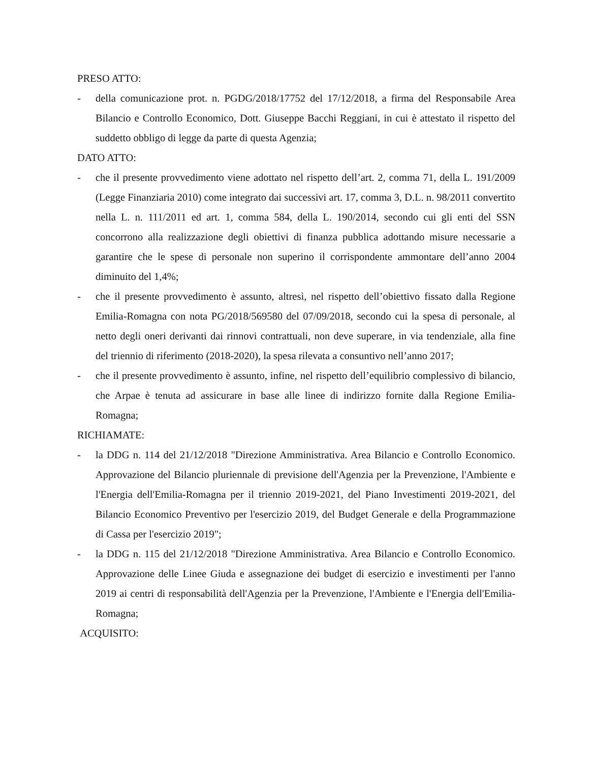PRESO ATTO:
- della comunicazione prot. n. PGDG/2018/17752 del 17/12/2018, a firma del Responsabile Area Bilancio e Controllo Economico, Dott. Giuseppe Bacchi Reggiani, in cui è attestato il rispetto del suddetto obbligo di legge da parte di questa Agenzia;
DATO ATTO:
- che il presente provvedimento viene adottato nel rispetto dell’art. 2, comma 71, della L. 191/2009 (Legge Finanziaria 2010) come integrato dai successivi art. 17, comma 3, D.L. n. 98/2011 convertito nella L. n. 111/2011 ed art. 1, comma 584, della L. 190/2014, secondo cui gli enti del SSN concorrono alla realizzazione degli obiettivi di finanza pubblica adottando misure necessarie a garantire che le spese di personale non superino il corrispondente ammontare dell’anno 2004 diminuito del 1,4%;
- che il presente provvedimento è assunto, altresì, nel rispetto dell’obiettivo fissato dalla Regione Emilia-Romagna con nota PG/2018/569580 del 07/09/2018, secondo cui la spesa di personale, al netto degli oneri derivanti dai rinnovi contrattuali, non deve superare, in via tendenziale, alla fine del triennio di riferimento (2018-2020), la spesa rilevata a consuntivo nell’anno 2017;
- che il presente provvedimento è assunto, infine, nel rispetto dell’equilibrio complessivo di bilancio, che Arpae è tenuta ad assicurare in base alle linee di indirizzo fornite dalla Regione Emilia-Romagna;
RICHIAMATE:
- la DDG n. 114 del 21/12/2018 "Direzione Amministrativa. Area Bilancio e Controllo Economico. Approvazione del Bilancio pluriennale di previsione dell'Agenzia per la Prevenzione, l'Ambiente e l'Energia dell'Emilia-Romagna per il triennio 2019-2021, del Piano Investimenti 2019-2021, del Bilancio Economico Preventivo per l'esercizio 2019, del Budget Generale e della Programmazione di Cassa per l'esercizio 2019";
- la DDG n. 115 del 21/12/2018 "Direzione Amministrativa. Area Bilancio e Controllo Economico. Approvazione delle Linee Giuda e assegnazione dei budget di esercizio e investimenti per l'anno 2019 ai centri di responsabilità dell'Agenzia per la Prevenzione, l'Ambiente e l'Energia dell'Emilia-Romagna;
ACQUISITO: